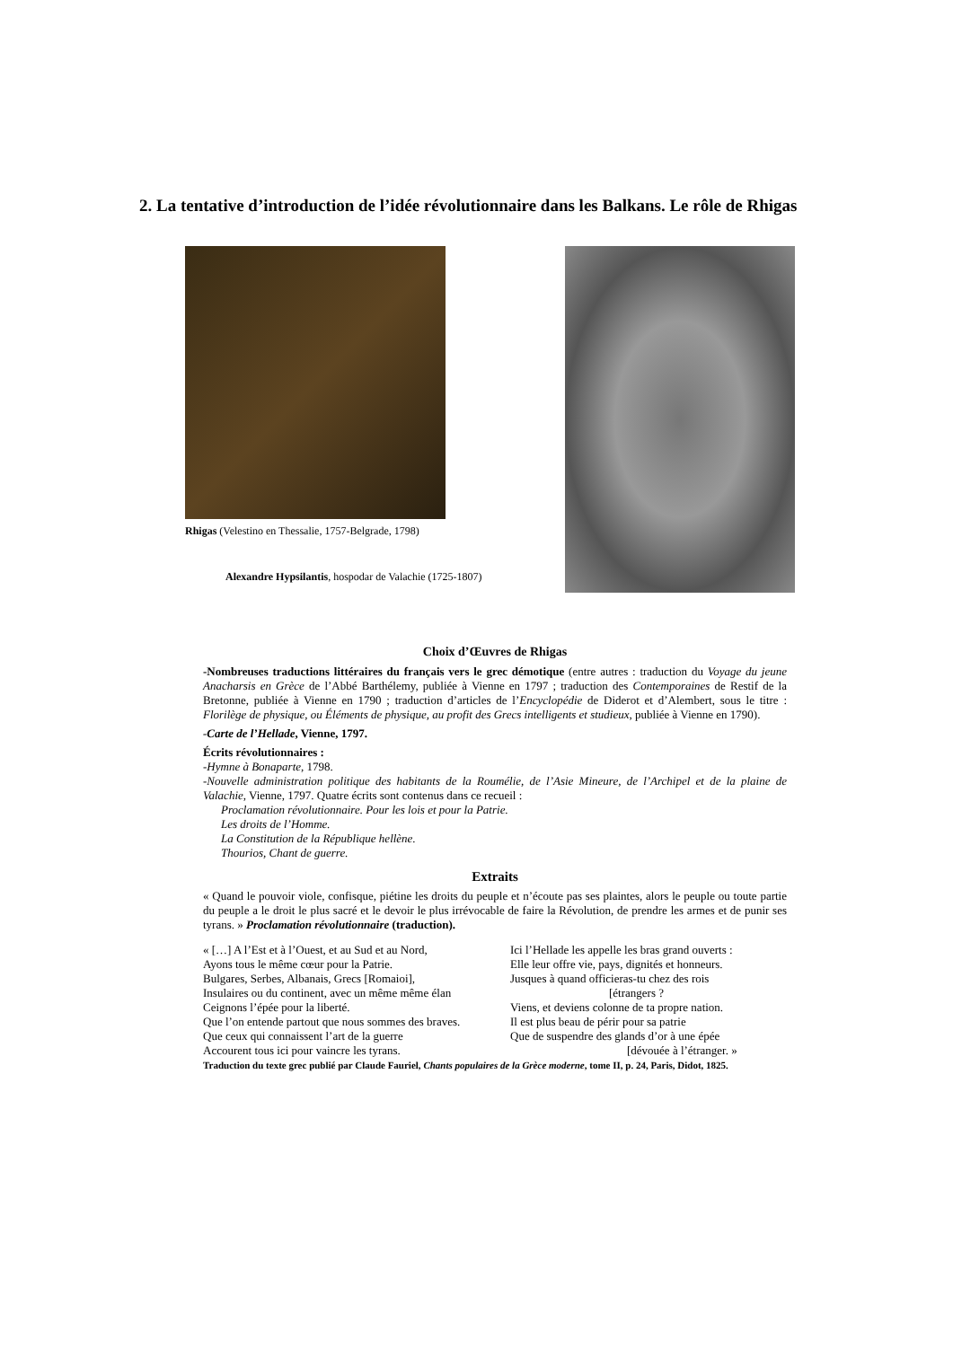2. La tentative d’introduction de l’idée révolutionnaire dans les Balkans. Le rôle de Rhigas
Rhigas (Velestino en Thessalie, 1757-Belgrade, 1798)
Alexandre Hypsilantis, hospodar de Valachie (1725-1807)
Choix d’Œuvres de Rhigas
-Nombreuses traductions littéraires du français vers le grec démotique (entre autres : traduction du Voyage du jeune Anacharsis en Grèce de l’Abbé Barthélemy, publiée à Vienne en 1797 ; traduction des Contemporaines de Restif de la Bretonne, publiée à Vienne en 1790 ; traduction d’articles de l’Encyclopédie de Diderot et d’Alembert, sous le titre : Florilège de physique, ou Éléments de physique, au profit des Grecs intelligents et studieux, publiée à Vienne en 1790).
-Carte de l’Hellade, Vienne, 1797.
Écrits révolutionnaires :
-Hymne à Bonaparte, 1798.
-Nouvelle administration politique des habitants de la Roumélie, de l’Asie Mineure, de l’Archipel et de la plaine de Valachie, Vienne, 1797. Quatre écrits sont contenus dans ce recueil :
Proclamation révolutionnaire. Pour les lois et pour la Patrie.
Les droits de l’Homme.
La Constitution de la République hellène.
Thourios, Chant de guerre.
Extraits
« Quand le pouvoir viole, confisque, piétine les droits du peuple et n’écoute pas ses plaintes, alors le peuple ou toute partie du peuple a le droit le plus sacré et le devoir le plus irrévocable de faire la Révolution, de prendre les armes et de punir ses tyrans. » Proclamation révolutionnaire (traduction).
« […] A l’Est et à l’Ouest, et au Sud et au Nord,
Ayons tous le même cœur pour la Patrie.
Bulgares, Serbes, Albanais, Grecs [Romaioi],
Insulaires ou du continent, avec un même même élan
Ceignons l’épée pour la liberté.
Que l’on entende partout que nous sommes des braves.
Que ceux qui connaissent l’art de la guerre
Accourent tous ici pour vaincre les tyrans.
Ici l’Hellade les appelle les bras grand ouverts :
Elle leur offre vie, pays, dignités et honneurs.
Jusques à quand officieras-tu chez des rois
[étrangers ?
Viens, et deviens colonne de ta propre nation.
Il est plus beau de périr pour sa patrie
Que de suspendre des glands d’or à une épée
[dévouée à l’étranger. »
Traduction du texte grec publié par Claude Fauriel, Chants populaires de la Grèce moderne, tome II, p. 24, Paris, Didot, 1825.